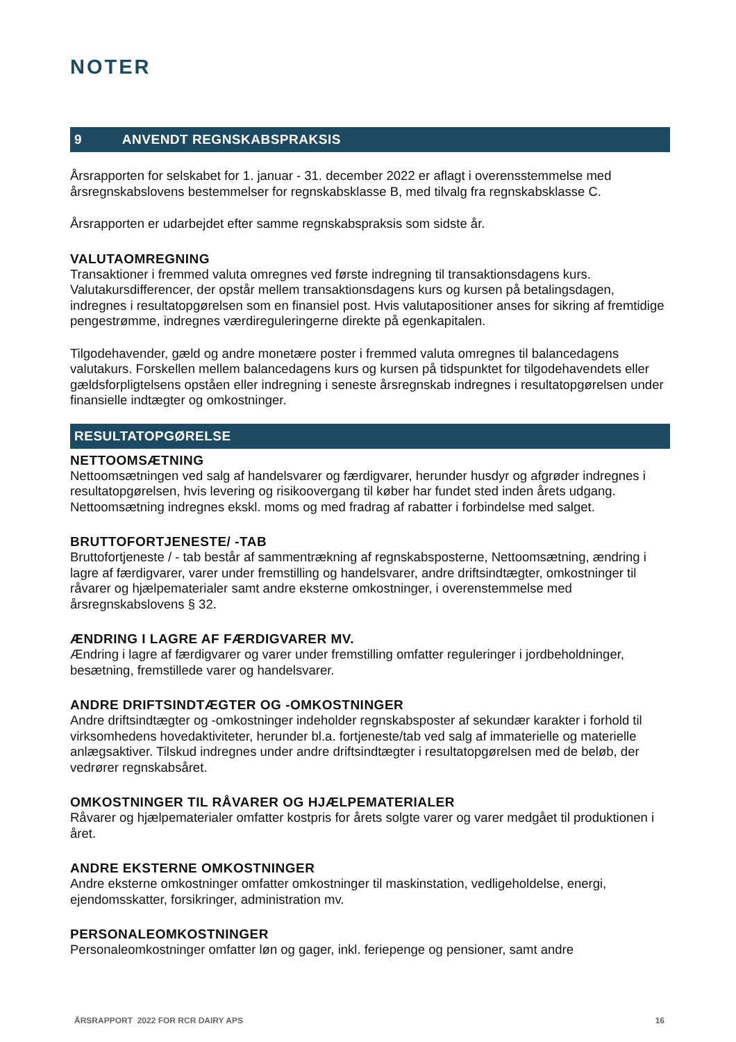NOTER
9 ANVENDT REGNSKABSPRAKSIS
Årsrapporten for selskabet for 1. januar - 31. december 2022 er aflagt i overensstemmelse med årsregnskabslovens bestemmelser for regnskabsklasse B, med tilvalg fra regnskabsklasse C.
Årsrapporten er udarbejdet efter samme regnskabspraksis som sidste år.
VALUTAOMREGNING
Transaktioner i fremmed valuta omregnes ved første indregning til transaktionsdagens kurs. Valutakursdifferencer, der opstår mellem transaktionsdagens kurs og kursen på betalingsdagen, indregnes i resultatopgørelsen som en finansiel post. Hvis valutapositioner anses for sikring af fremtidige pengestrømme, indregnes værdireguleringerne direkte på egenkapitalen.
Tilgodehavender, gæld og andre monetære poster i fremmed valuta omregnes til balancedagens valutakurs. Forskellen mellem balancedagens kurs og kursen på tidspunktet for tilgodehavendets eller gældsforpligtelsens opståen eller indregning i seneste årsregnskab indregnes i resultatopgørelsen under finansielle indtægter og omkostninger.
RESULTATOPGØRELSE
NETTOOMSÆTNING
Nettoomsætningen ved salg af handelsvarer og færdigvarer, herunder husdyr og afgrøder indregnes i resultatopgørelsen, hvis levering og risikoovergang til køber har fundet sted inden årets udgang. Nettoomsætning indregnes ekskl. moms og med fradrag af rabatter i forbindelse med salget.
BRUTTOFORTJENESTE/ -TAB
Bruttofortjeneste / - tab består af sammentrækning af regnskabsposterne, Nettoomsætning, ændring i lagre af færdigvarer, varer under fremstilling og handelsvarer, andre driftsindtægter, omkostninger til råvarer og hjælpematerialer samt andre eksterne omkostninger, i overenstemmelse med årsregnskabslovens § 32.
ÆNDRING I LAGRE AF FÆRDIGVARER MV.
Ændring i lagre af færdigvarer og varer under fremstilling omfatter reguleringer i jordbeholdninger, besætning, fremstillede varer og handelsvarer.
ANDRE DRIFTSINDTÆGTER OG -OMKOSTNINGER
Andre driftsindtægter og -omkostninger indeholder regnskabsposter af sekundær karakter i forhold til virksomhedens hovedaktiviteter, herunder bl.a. fortjeneste/tab ved salg af immaterielle og materielle anlægsaktiver. Tilskud indregnes under andre driftsindtægter i resultatopgørelsen med de beløb, der vedrører regnskabsåret.
OMKOSTNINGER TIL RÅVARER OG HJÆLPEMATERIALER
Råvarer og hjælpematerialer omfatter kostpris for årets solgte varer og varer medgået til produktionen i året.
ANDRE EKSTERNE OMKOSTNINGER
Andre eksterne omkostninger omfatter omkostninger til maskinstation, vedligeholdelse, energi, ejendomsskatter, forsikringer, administration mv.
PERSONALEOMKOSTNINGER
Personaleomkostninger omfatter løn og gager, inkl. feriepenge og pensioner, samt andre
ÅRSRAPPORT 2022 FOR RCR DAIRY APS 16